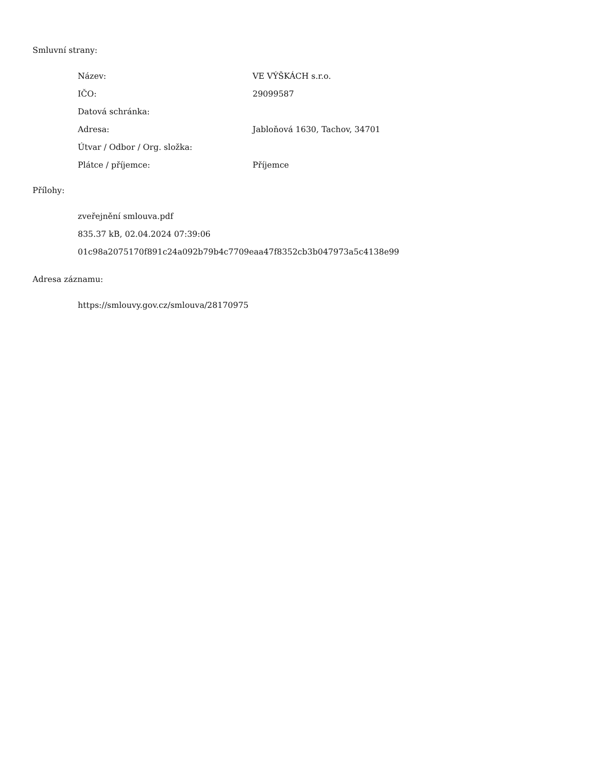Smluvní strany:
| Název: | VE VÝŠKÁCH s.r.o. |
| IČO: | 29099587 |
| Datová schránka: | |
| Adresa: | Jabloňová 1630, Tachov, 34701 |
| Útvar / Odbor / Org. složka: | |
| Plátce / příjemce: | Příjemce |
Přílohy:
zveřejnění smlouva.pdf
835.37 kB, 02.04.2024 07:39:06
01c98a2075170f891c24a092b79b4c7709eaa47f8352cb3b047973a5c4138e99
Adresa záznamu:
https://smlouvy.gov.cz/smlouva/28170975